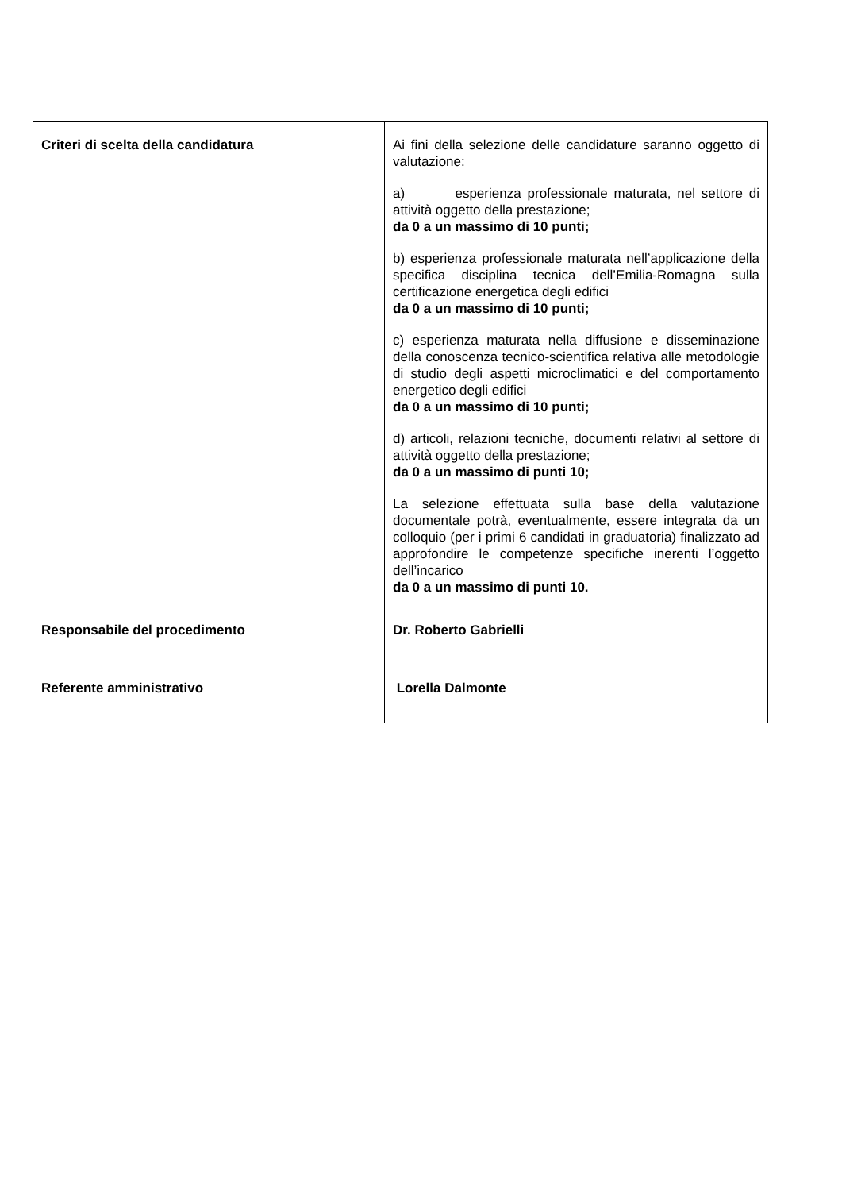| Criteri di scelta della candidatura | Ai fini della selezione delle candidature saranno oggetto di valutazione: a) esperienza professionale maturata, nel settore di attività oggetto della prestazione; da 0 a un massimo di 10 punti; b) esperienza professionale maturata nell’applicazione della specifica disciplina tecnica dell’Emilia-Romagna sulla certificazione energetica degli edifici da 0 a un massimo di 10 punti; c) esperienza maturata nella diffusione e disseminazione della conoscenza tecnico-scientifica relativa alle metodologie di studio degli aspetti microclimatici e del comportamento energetico degli edifici da 0 a un massimo di 10 punti; d) articoli, relazioni tecniche, documenti relativi al settore di attività oggetto della prestazione; da 0 a un massimo di punti 10; La selezione effettuata sulla base della valutazione documentale potrà, eventualmente, essere integrata da un colloquio (per i primi 6 candidati in graduatoria) finalizzato ad approfondire le competenze specifiche inerenti l’oggetto dell’incarico da 0 a un massimo di punti 10. |
| Responsabile del procedimento | Dr. Roberto Gabrielli |
| Referente amministrativo | Lorella Dalmonte |